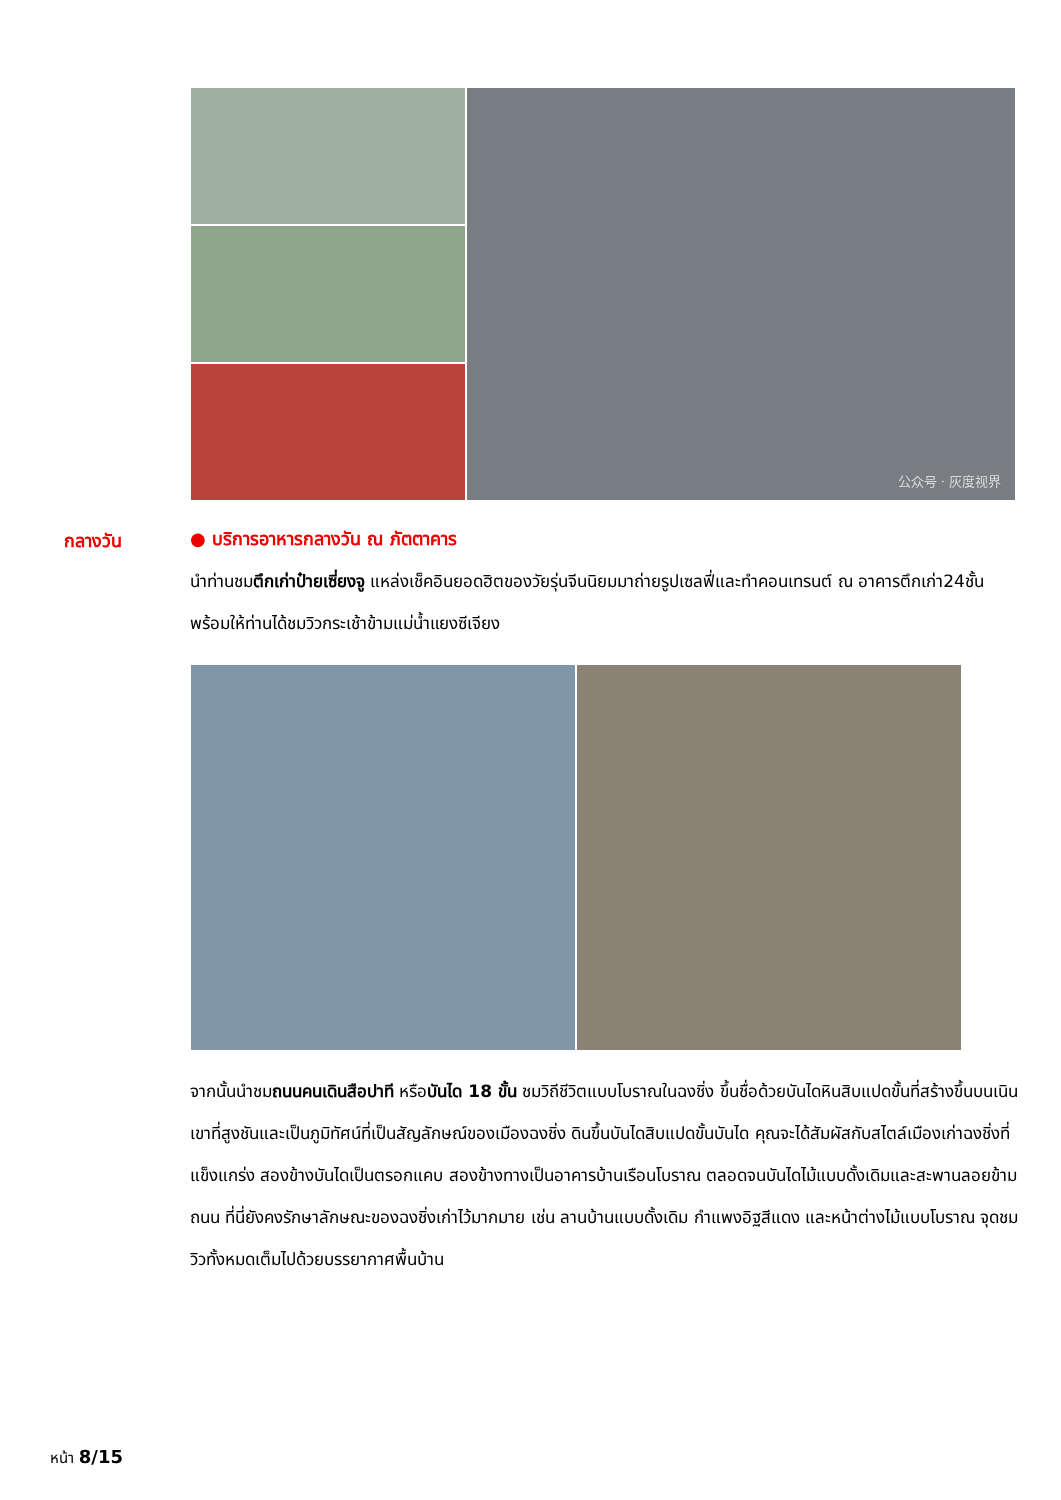公众号 · 灰度视界
กลางวัน
● บริการอาหารกลางวัน ณ ภัตตาคาร
นำท่านชมตึกเก่าป๋ายเซี่ยงจู แหล่งเช็คอินยอดฮิตของวัยรุ่นจีนนิยมมาถ่ายรูปเซลฟี่และทำคอนเทรนต์ ณ อาคารตึกเก่า24ชั้นพร้อมให้ท่านได้ชมวิวกระเช้าข้ามแม่น้ำแยงซีเจียง
จากนั้นนำชมถนนคนเดินสือปาที หรือบันได 18 ขั้น ชมวิถีชีวิตแบบโบราณในฉงชิ่ง ขึ้นชื่อด้วยบันไดหินสิบแปดขั้นที่สร้างขึ้นบนเนินเขาที่สูงชันและเป็นภูมิทัศน์ที่เป็นสัญลักษณ์ของเมืองฉงชิ่ง ดินขึ้นบันไดสิบแปดขั้นบันได คุณจะได้สัมผัสกับสไตล์เมืองเก่าฉงชิ่งที่แข็งแกร่ง สองข้างบันไดเป็นตรอกแคบ สองข้างทางเป็นอาคารบ้านเรือนโบราณ ตลอดจนบันไดไม้แบบดั้งเดิมและสะพานลอยข้ามถนน ที่นี่ยังคงรักษาลักษณะของฉงชิ่งเก่าไว้มากมาย เช่น ลานบ้านแบบดั้งเดิม กำแพงอิฐสีแดง และหน้าต่างไม้แบบโบราณ จุดชมวิวทั้งหมดเต็มไปด้วยบรรยากาศพื้นบ้าน
หน้า 8/15